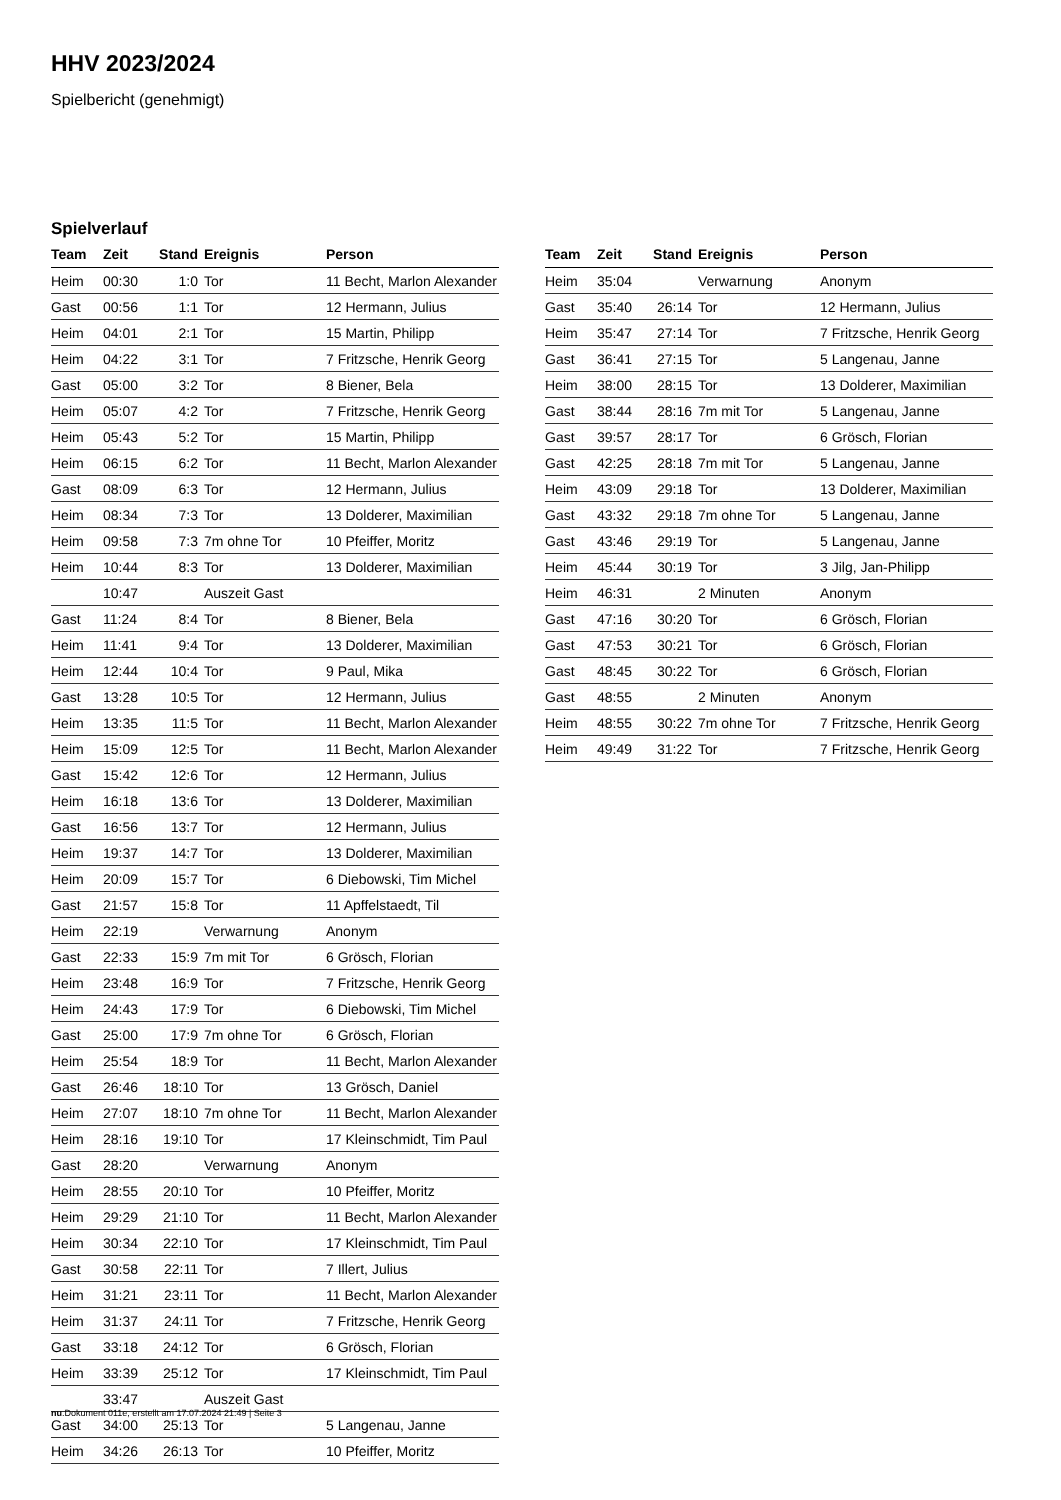HHV 2023/2024
Spielbericht (genehmigt)
Spielverlauf
| Team | Zeit | Stand | Ereignis | Person |
| --- | --- | --- | --- | --- |
| Heim | 00:30 | 1:0 | Tor | 11 Becht, Marlon Alexander |
| Gast | 00:56 | 1:1 | Tor | 12 Hermann, Julius |
| Heim | 04:01 | 2:1 | Tor | 15 Martin, Philipp |
| Heim | 04:22 | 3:1 | Tor | 7 Fritzsche, Henrik Georg |
| Gast | 05:00 | 3:2 | Tor | 8 Biener, Bela |
| Heim | 05:07 | 4:2 | Tor | 7 Fritzsche, Henrik Georg |
| Heim | 05:43 | 5:2 | Tor | 15 Martin, Philipp |
| Heim | 06:15 | 6:2 | Tor | 11 Becht, Marlon Alexander |
| Gast | 08:09 | 6:3 | Tor | 12 Hermann, Julius |
| Heim | 08:34 | 7:3 | Tor | 13 Dolderer, Maximilian |
| Heim | 09:58 | 7:3 | 7m ohne Tor | 10 Pfeiffer, Moritz |
| Heim | 10:44 | 8:3 | Tor | 13 Dolderer, Maximilian |
| | 10:47 | | Auszeit Gast | |
| Gast | 11:24 | 8:4 | Tor | 8 Biener, Bela |
| Heim | 11:41 | 9:4 | Tor | 13 Dolderer, Maximilian |
| Heim | 12:44 | 10:4 | Tor | 9 Paul, Mika |
| Gast | 13:28 | 10:5 | Tor | 12 Hermann, Julius |
| Heim | 13:35 | 11:5 | Tor | 11 Becht, Marlon Alexander |
| Heim | 15:09 | 12:5 | Tor | 11 Becht, Marlon Alexander |
| Gast | 15:42 | 12:6 | Tor | 12 Hermann, Julius |
| Heim | 16:18 | 13:6 | Tor | 13 Dolderer, Maximilian |
| Gast | 16:56 | 13:7 | Tor | 12 Hermann, Julius |
| Heim | 19:37 | 14:7 | Tor | 13 Dolderer, Maximilian |
| Heim | 20:09 | 15:7 | Tor | 6 Diebowski, Tim Michel |
| Gast | 21:57 | 15:8 | Tor | 11 Apffelstaedt, Til |
| Heim | 22:19 | | Verwarnung | Anonym |
| Gast | 22:33 | 15:9 | 7m mit Tor | 6 Grösch, Florian |
| Heim | 23:48 | 16:9 | Tor | 7 Fritzsche, Henrik Georg |
| Heim | 24:43 | 17:9 | Tor | 6 Diebowski, Tim Michel |
| Gast | 25:00 | 17:9 | 7m ohne Tor | 6 Grösch, Florian |
| Heim | 25:54 | 18:9 | Tor | 11 Becht, Marlon Alexander |
| Gast | 26:46 | 18:10 | Tor | 13 Grösch, Daniel |
| Heim | 27:07 | 18:10 | 7m ohne Tor | 11 Becht, Marlon Alexander |
| Heim | 28:16 | 19:10 | Tor | 17 Kleinschmidt, Tim Paul |
| Gast | 28:20 | | Verwarnung | Anonym |
| Heim | 28:55 | 20:10 | Tor | 10 Pfeiffer, Moritz |
| Heim | 29:29 | 21:10 | Tor | 11 Becht, Marlon Alexander |
| Heim | 30:34 | 22:10 | Tor | 17 Kleinschmidt, Tim Paul |
| Gast | 30:58 | 22:11 | Tor | 7 Illert, Julius |
| Heim | 31:21 | 23:11 | Tor | 11 Becht, Marlon Alexander |
| Heim | 31:37 | 24:11 | Tor | 7 Fritzsche, Henrik Georg |
| Gast | 33:18 | 24:12 | Tor | 6 Grösch, Florian |
| Heim | 33:39 | 25:12 | Tor | 17 Kleinschmidt, Tim Paul |
| | 33:47 | | Auszeit Gast | |
| Gast | 34:00 | 25:13 | Tor | 5 Langenau, Janne |
| Heim | 34:26 | 26:13 | Tor | 10 Pfeiffer, Moritz |
| Team | Zeit | Stand | Ereignis | Person |
| --- | --- | --- | --- | --- |
| Heim | 35:04 | | Verwarnung | Anonym |
| Gast | 35:40 | 26:14 | Tor | 12 Hermann, Julius |
| Heim | 35:47 | 27:14 | Tor | 7 Fritzsche, Henrik Georg |
| Gast | 36:41 | 27:15 | Tor | 5 Langenau, Janne |
| Heim | 38:00 | 28:15 | Tor | 13 Dolderer, Maximilian |
| Gast | 38:44 | 28:16 | 7m mit Tor | 5 Langenau, Janne |
| Gast | 39:57 | 28:17 | Tor | 6 Grösch, Florian |
| Gast | 42:25 | 28:18 | 7m mit Tor | 5 Langenau, Janne |
| Heim | 43:09 | 29:18 | Tor | 13 Dolderer, Maximilian |
| Gast | 43:32 | 29:18 | 7m ohne Tor | 5 Langenau, Janne |
| Gast | 43:46 | 29:19 | Tor | 5 Langenau, Janne |
| Heim | 45:44 | 30:19 | Tor | 3 Jilg, Jan-Philipp |
| Heim | 46:31 | | 2 Minuten | Anonym |
| Gast | 47:16 | 30:20 | Tor | 6 Grösch, Florian |
| Gast | 47:53 | 30:21 | Tor | 6 Grösch, Florian |
| Gast | 48:45 | 30:22 | Tor | 6 Grösch, Florian |
| Gast | 48:55 | | 2 Minuten | Anonym |
| Heim | 48:55 | 30:22 | 7m ohne Tor | 7 Fritzsche, Henrik Georg |
| Heim | 49:49 | 31:22 | Tor | 7 Fritzsche, Henrik Georg |
nu.Dokument 011e, erstellt am 17.07.2024 21:49 | Seite 3